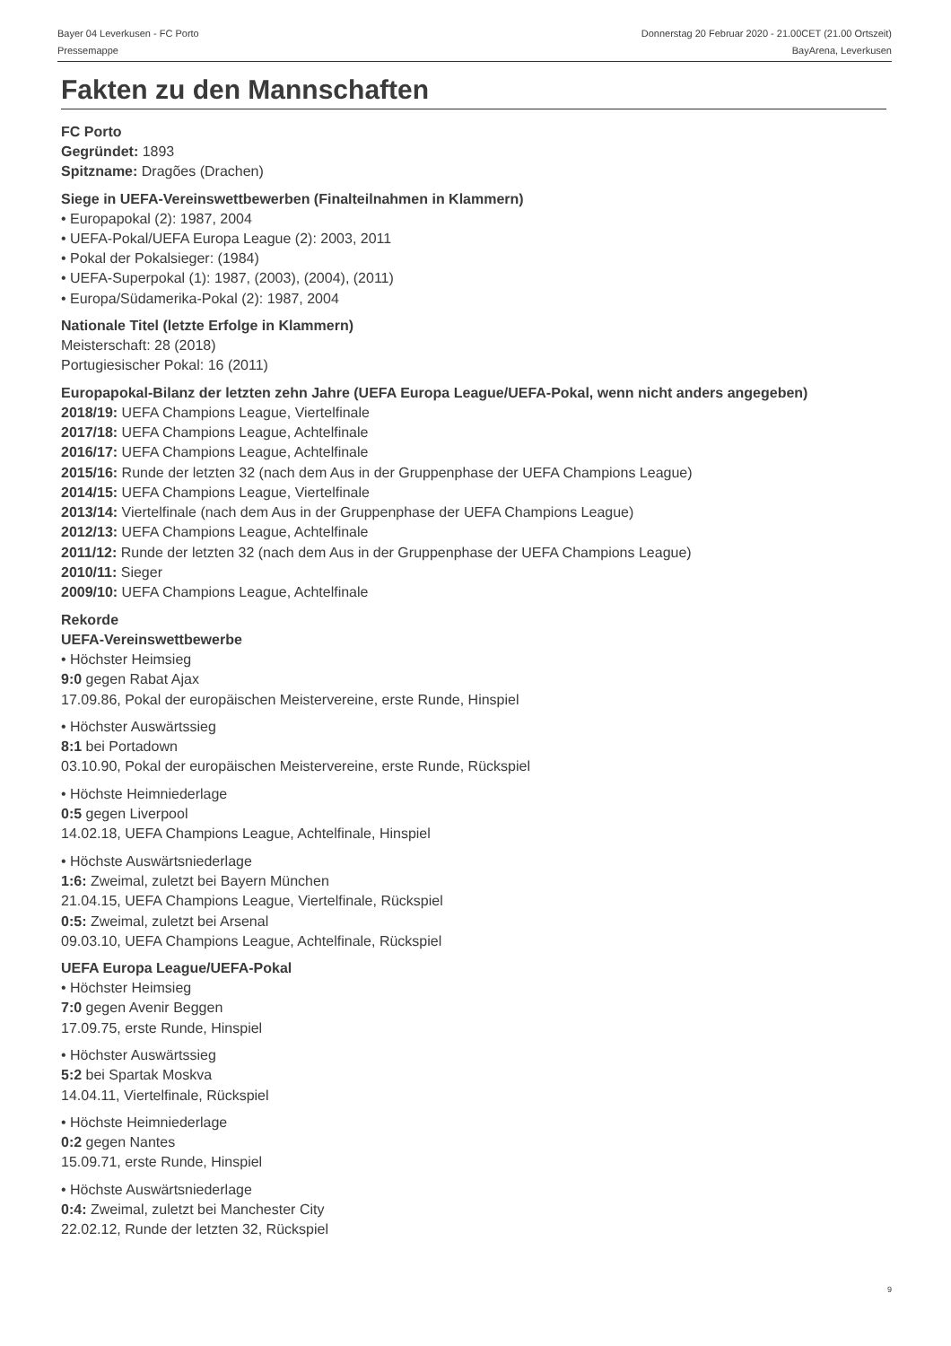Bayer 04 Leverkusen - FC Porto
Pressemappe
Donnerstag 20 Februar 2020 - 21.00CET (21.00 Ortszeit)
BayArena, Leverkusen
Fakten zu den Mannschaften
FC Porto
Gegründet: 1893
Spitzname: Dragões (Drachen)
Siege in UEFA-Vereinswettbewerben (Finalteilnahmen in Klammern)
• Europapokal (2): 1987, 2004
• UEFA-Pokal/UEFA Europa League (2): 2003, 2011
• Pokal der Pokalsieger: (1984)
• UEFA-Superpokal (1): 1987, (2003), (2004), (2011)
• Europa/Südamerika-Pokal (2): 1987, 2004
Nationale Titel (letzte Erfolge in Klammern)
Meisterschaft: 28 (2018)
Portugiesischer Pokal: 16 (2011)
Europapokal-Bilanz der letzten zehn Jahre (UEFA Europa League/UEFA-Pokal, wenn nicht anders angegeben)
2018/19: UEFA Champions League, Viertelfinale
2017/18: UEFA Champions League, Achtelfinale
2016/17: UEFA Champions League, Achtelfinale
2015/16: Runde der letzten 32 (nach dem Aus in der Gruppenphase der UEFA Champions League)
2014/15: UEFA Champions League, Viertelfinale
2013/14: Viertelfinale (nach dem Aus in der Gruppenphase der UEFA Champions League)
2012/13: UEFA Champions League, Achtelfinale
2011/12: Runde der letzten 32 (nach dem Aus in der Gruppenphase der UEFA Champions League)
2010/11: Sieger
2009/10: UEFA Champions League, Achtelfinale
Rekorde
UEFA-Vereinswettbewerbe
• Höchster Heimsieg
9:0 gegen Rabat Ajax
17.09.86, Pokal der europäischen Meistervereine, erste Runde, Hinspiel
• Höchster Auswärtssieg
8:1 bei Portadown
03.10.90, Pokal der europäischen Meistervereine, erste Runde, Rückspiel
• Höchste Heimniederlage
0:5 gegen Liverpool
14.02.18, UEFA Champions League, Achtelfinale, Hinspiel
• Höchste Auswärtsniederlage
1:6: Zweimal, zuletzt bei Bayern München
21.04.15, UEFA Champions League, Viertelfinale, Rückspiel
0:5: Zweimal, zuletzt bei Arsenal
09.03.10, UEFA Champions League, Achtelfinale, Rückspiel
UEFA Europa League/UEFA-Pokal
• Höchster Heimsieg
7:0 gegen Avenir Beggen
17.09.75, erste Runde, Hinspiel
• Höchster Auswärtssieg
5:2 bei Spartak Moskva
14.04.11, Viertelfinale, Rückspiel
• Höchste Heimniederlage
0:2 gegen Nantes
15.09.71, erste Runde, Hinspiel
• Höchste Auswärtsniederlage
0:4: Zweimal, zuletzt bei Manchester City
22.02.12, Runde der letzten 32, Rückspiel
9